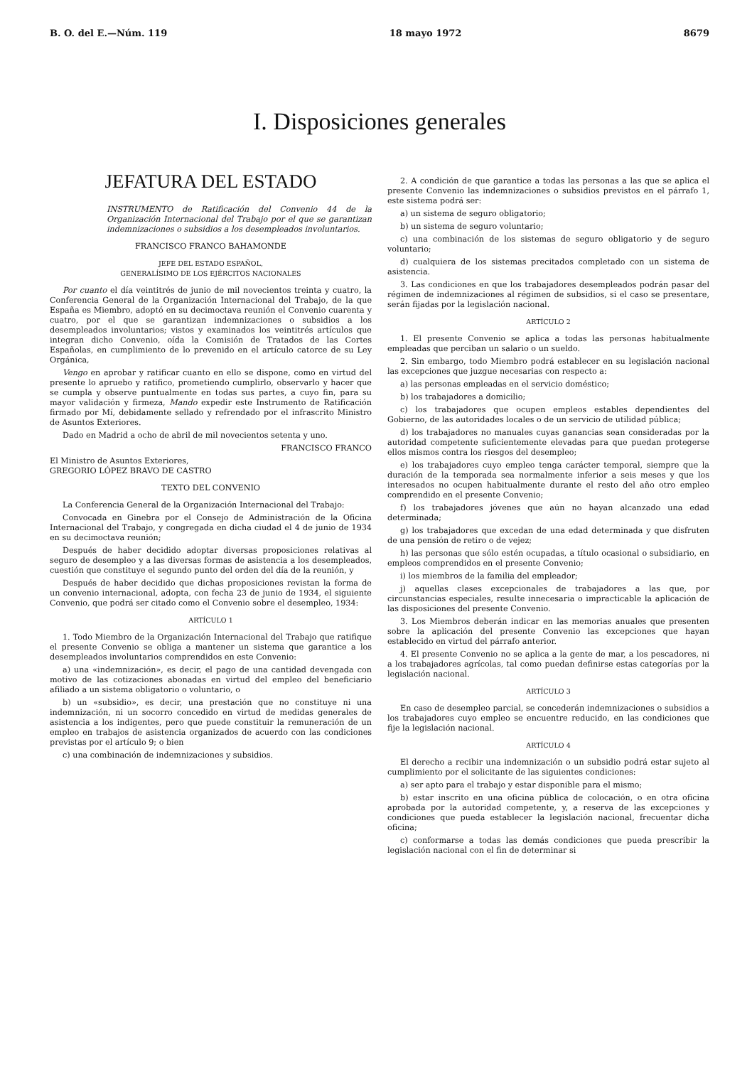B. O. del E.—Núm. 119 18 mayo 1972 8679
I. Disposiciones generales
JEFATURA DEL ESTADO
INSTRUMENTO de Ratificación del Convenio 44 de la Organización Internacional del Trabajo por el que se garantizan indemnizaciones o subsidios a los desempleados involuntarios.
FRANCISCO FRANCO BAHAMONDE
JEFE DEL ESTADO ESPAÑOL,
GENERALÍSIMO DE LOS EJÉRCITOS NACIONALES
Por cuanto el día veintitrés de junio de mil novecientos treinta y cuatro, la Conferencia General de la Organización Internacional del Trabajo, de la que España es Miembro, adoptó en su decimoctava reunión el Convenio cuarenta y cuatro, por el que se garantizan indemnizaciones o subsidios a los desempleados involuntarios; vistos y examinados los veintitrés artículos que integran dicho Convenio, oída la Comisión de Tratados de las Cortes Españolas, en cumplimiento de lo prevenido en el artículo catorce de su Ley Orgánica,
Vengo en aprobar y ratificar cuanto en ello se dispone, como en virtud del presente lo apruebo y ratifico, prometiendo cumplirlo, observarlo y hacer que se cumpla y observe puntualmente en todas sus partes, a cuyo fin, para su mayor validación y firmeza, Mando expedir este Instrumento de Ratificación firmado por Mí, debidamente sellado y refrendado por el infrascrito Ministro de Asuntos Exteriores.
Dado en Madrid a ocho de abril de mil novecientos setenta y uno.
FRANCISCO FRANCO
El Ministro de Asuntos Exteriores,
GREGORIO LÓPEZ BRAVO DE CASTRO
TEXTO DEL CONVENIO
La Conferencia General de la Organización Internacional del Trabajo:
Convocada en Ginebra por el Consejo de Administración de la Oficina Internacional del Trabajo, y congregada en dicha ciudad el 4 de junio de 1934 en su decimoctava reunión;
Después de haber decidido adoptar diversas proposiciones relativas al seguro de desempleo y a las diversas formas de asistencia a los desempleados, cuestión que constituye el segundo punto del orden del día de la reunión, y
Después de haber decidido que dichas proposiciones revistan la forma de un convenio internacional, adopta, con fecha 23 de junio de 1934, el siguiente Convenio, que podrá ser citado como el Convenio sobre el desempleo, 1934:
ARTÍCULO 1
1. Todo Miembro de la Organización Internacional del Trabajo que ratifique el presente Convenio se obliga a mantener un sistema que garantice a los desempleados involuntarios comprendidos en este Convenio:
a) una «indemnización», es decir, el pago de una cantidad devengada con motivo de las cotizaciones abonadas en virtud del empleo del beneficiario afiliado a un sistema obligatorio o voluntario, o
b) un «subsidio», es decir, una prestación que no constituye ni una indemnización, ni un socorro concedido en virtud de medidas generales de asistencia a los indigentes, pero que puede constituir la remuneración de un empleo en trabajos de asistencia organizados de acuerdo con las condiciones previstas por el artículo 9; o bien
c) una combinación de indemnizaciones y subsidios.
2. A condición de que garantice a todas las personas a las que se aplica el presente Convenio las indemnizaciones o subsidios previstos en el párrafo 1, este sistema podrá ser:
a) un sistema de seguro obligatorio;
b) un sistema de seguro voluntario;
c) una combinación de los sistemas de seguro obligatorio y de seguro voluntario;
d) cualquiera de los sistemas precitados completado con un sistema de asistencia.
3. Las condiciones en que los trabajadores desempleados podrán pasar del régimen de indemnizaciones al régimen de subsidios, si el caso se presentare, serán fijadas por la legislación nacional.
ARTÍCULO 2
1. El presente Convenio se aplica a todas las personas habitualmente empleadas que perciban un salario o un sueldo.
2. Sin embargo, todo Miembro podrá establecer en su legislación nacional las excepciones que juzgue necesarias con respecto a:
a) las personas empleadas en el servicio doméstico;
b) los trabajadores a domicilio;
c) los trabajadores que ocupen empleos estables dependientes del Gobierno, de las autoridades locales o de un servicio de utilidad pública;
d) los trabajadores no manuales cuyas ganancias sean consideradas por la autoridad competente suficientemente elevadas para que puedan protegerse ellos mismos contra los riesgos del desempleo;
e) los trabajadores cuyo empleo tenga carácter temporal, siempre que la duración de la temporada sea normalmente inferior a seis meses y que los interesados no ocupen habitualmente durante el resto del año otro empleo comprendido en el presente Convenio;
f) los trabajadores jóvenes que aún no hayan alcanzado una edad determinada;
g) los trabajadores que excedan de una edad determinada y que disfruten de una pensión de retiro o de vejez;
h) las personas que sólo estén ocupadas, a título ocasional o subsidiario, en empleos comprendidos en el presente Convenio;
i) los miembros de la familia del empleador;
j) aquellas clases excepcionales de trabajadores a las que, por circunstancias especiales, resulte innecesaria o impracticable la aplicación de las disposiciones del presente Convenio.
3. Los Miembros deberán indicar en las memorias anuales que presenten sobre la aplicación del presente Convenio las excepciones que hayan establecido en virtud del párrafo anterior.
4. El presente Convenio no se aplica a la gente de mar, a los pescadores, ni a los trabajadores agrícolas, tal como puedan definirse estas categorías por la legislación nacional.
ARTÍCULO 3
En caso de desempleo parcial, se concederán indemnizaciones o subsidios a los trabajadores cuyo empleo se encuentre reducido, en las condiciones que fije la legislación nacional.
ARTÍCULO 4
El derecho a recibir una indemnización o un subsidio podrá estar sujeto al cumplimiento por el solicitante de las siguientes condiciones:
a) ser apto para el trabajo y estar disponible para el mismo;
b) estar inscrito en una oficina pública de colocación, o en otra oficina aprobada por la autoridad competente, y, a reserva de las excepciones y condiciones que pueda establecer la legislación nacional, frecuentar dicha oficina;
c) conformarse a todas las demás condiciones que pueda prescribir la legislación nacional con el fin de determinar si